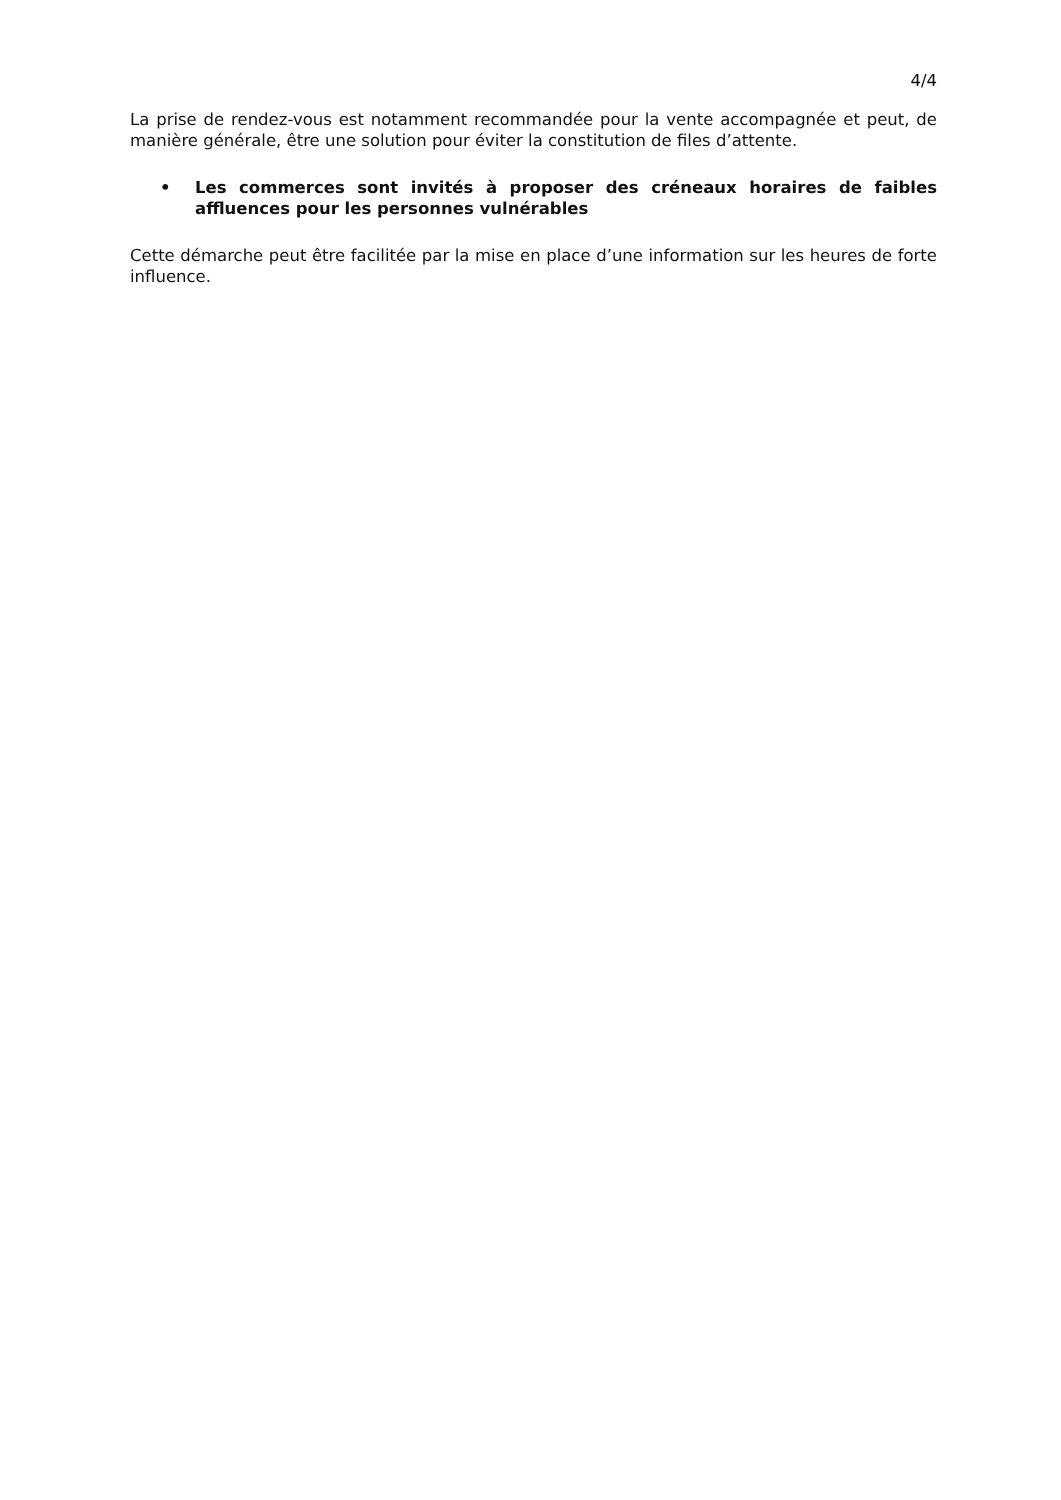4/4
La prise de rendez-vous est notamment recommandée pour la vente accompagnée et peut, de manière générale, être une solution pour éviter la constitution de files d’attente.
• Les commerces sont invités à proposer des créneaux horaires de faibles affluences pour les personnes vulnérables
Cette démarche peut être facilitée par la mise en place d’une information sur les heures de forte influence.